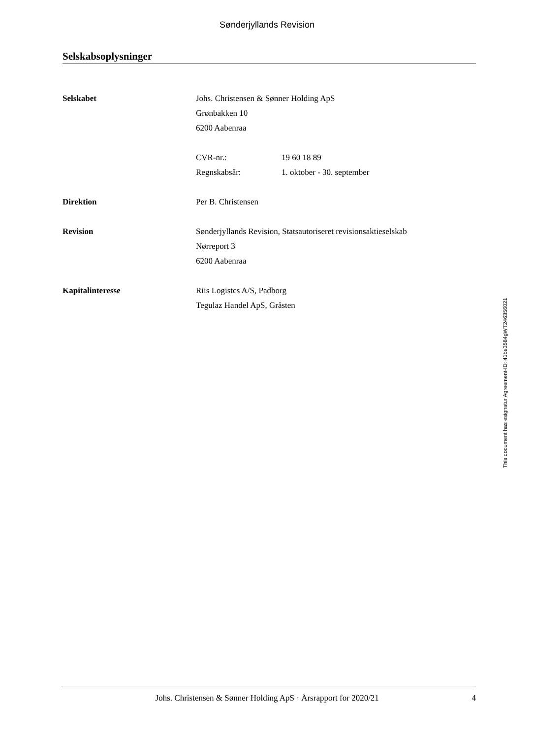Sønderjyllands Revision
Selskabsoplysninger
Selskabet Johs. Christensen & Sønner Holding ApS
Grønbakken 10
6200 Aabenraa
CVR-nr.: 19 60 18 89
Regnskabsår: 1. oktober - 30. september
Direktion Per B. Christensen
Revision Sønderjyllands Revision, Statsautoriseret revisionsaktieselskab
Nørreport 3
6200 Aabenraa
Kapitalinteresse Riis Logistcs A/S, Padborg
Tegulaz Handel ApS, Gråsten
Johs. Christensen & Sønner Holding ApS · Årsrapport for 2020/21 4
This document has esignatur Agreement-ID: 41be3584gWT246356021